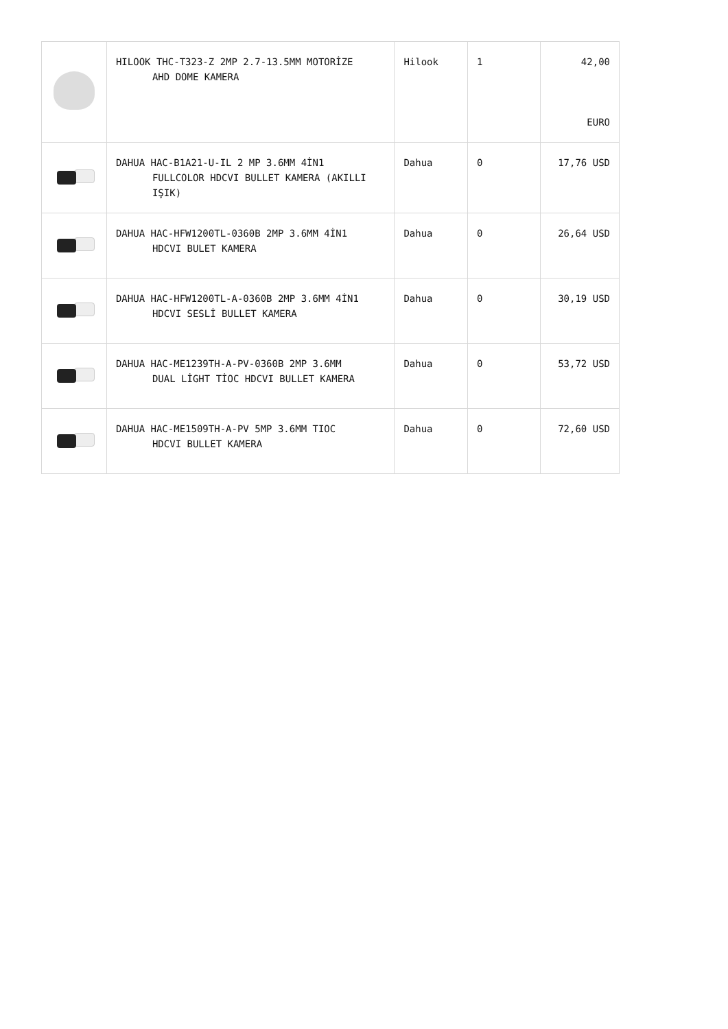| | HILOOK THC-T323-Z 2MP 2.7-13.5MM MOTORİZE AHD DOME KAMERA | Hilook | 1 | 42,00 EURO |
| | DAHUA HAC-B1A21-U-IL 2 MP 3.6MM 4İN1 FULLCOLOR HDCVI BULLET KAMERA (AKILLI IŞIK) | Dahua | 0 | 17,76 USD |
| | DAHUA HAC-HFW1200TL-0360B 2MP 3.6MM 4İN1 HDCVI BULET KAMERA | Dahua | 0 | 26,64 USD |
| | DAHUA HAC-HFW1200TL-A-0360B 2MP 3.6MM 4İN1 HDCVI SESLİ BULLET KAMERA | Dahua | 0 | 30,19 USD |
| | DAHUA HAC-ME1239TH-A-PV-0360B 2MP 3.6MM DUAL LİGHT TİOC HDCVI BULLET KAMERA | Dahua | 0 | 53,72 USD |
| | DAHUA HAC-ME1509TH-A-PV 5MP 3.6MM TIOC HDCVI BULLET KAMERA | Dahua | 0 | 72,60 USD |